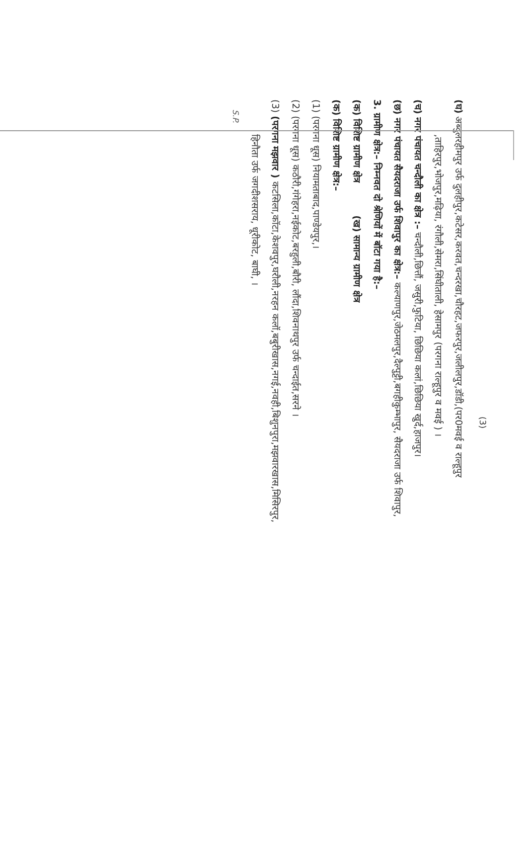(3)
(घ) अब्दुलरहीमपुर उर्फ दुलहीपुर,कटेसर,करवत,चन्दरखा,चौरहट,जफरपुर,जलीलपुर,डॉडी,(पर0मवई व राल्हूपुर
,ताहिरपुर,भोजपुर,मढ़िया, रंगौली,सेमरा,सिंघीताली, हेसामपुर (परगना राल्हूपुर व मवई ) ।
(च) नगर पंचायत चन्दौली का क्षेत्र :– चन्दौली,छित्तौं, जसुरी,फुटिया, छिछिया कलां,छिछिया खुर्द,हाजपुर।
(छ) नगर पंचायत सैयदराजा उर्फ शिवापुर का क्षेत्र:– कल्याणपुर,जेठमलपुर,दैल्पुट्टी,बगहीकुम्भापुर, सैयदराजा उर्फ शिवापुर,
3. ग्रामीण क्षेत्र:– निम्नवत दो श्रेणियों में बॉटा गया है:–
(क) विशिष्ट ग्रामीण क्षेत्र (ख) सामान्य ग्रामीण क्षेत्र
(क) विशिष्ट ग्रामीण क्षेत्र:–
(1) (परगना धूस) नियामताबाद,पाण्डेयपुर,।
(2) (परगना धूस) कठौरी,गंगेहरा,नईकोट,बरहुली,बौरी, लौंदा,शिवनाथपुर उर्फ चन्दाईत,सरने ।
(3) (परगना मझवार ) कटसिला,कॉटा,केशवपुर,घरौली,नरहन कलॉ,बबुरीखास,नगई,नवही,बिशुनपुरा,मझवारखास,मिसिरपुर,
हिनौता उर्फ जगदीशसराय, धूरीकोट, बाघी, ।
S.P.